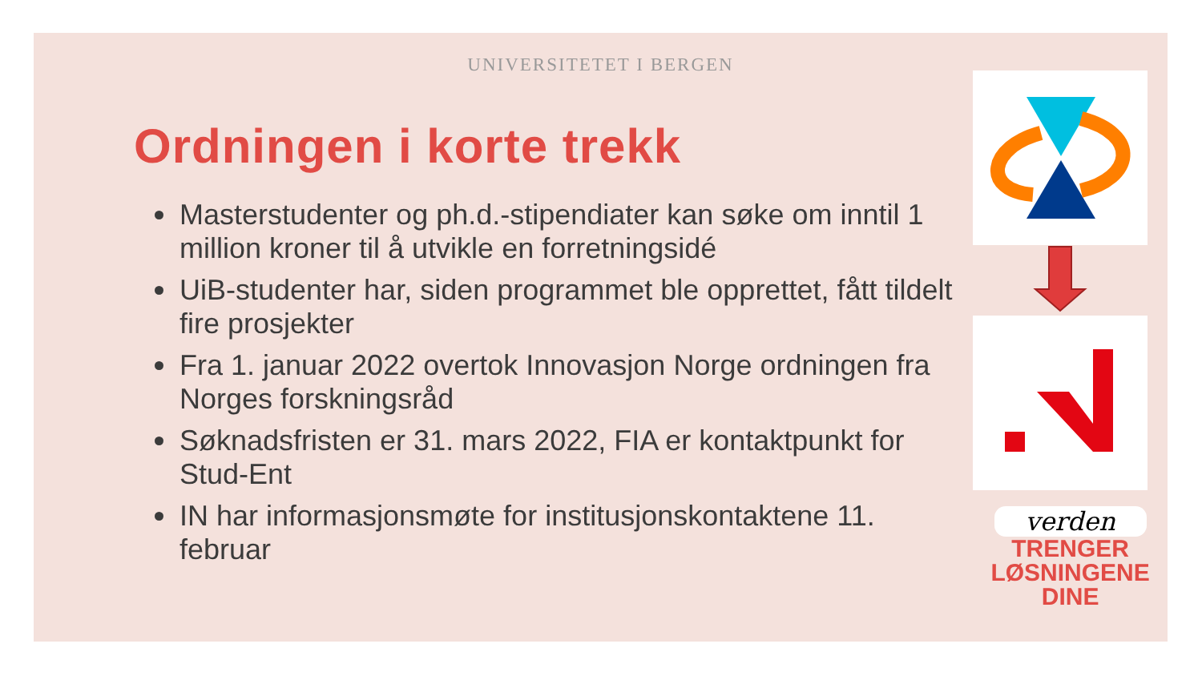UNIVERSITETET I BERGEN
Ordningen i korte trekk
Masterstudenter og ph.d.-stipendiater kan søke om inntil 1 million kroner til å utvikle en forretningsidé
UiB-studenter har, siden programmet ble opprettet, fått tildelt fire prosjekter
Fra 1. januar 2022 overtok Innovasjon Norge ordningen fra Norges forskningsråd
Søknadsfristen er 31. mars 2022, FIA er kontaktpunkt for Stud-Ent
IN har informasjonsmøte for institusjonskontaktene 11. februar
verden
TRENGER
LØSNINGENE
DINE